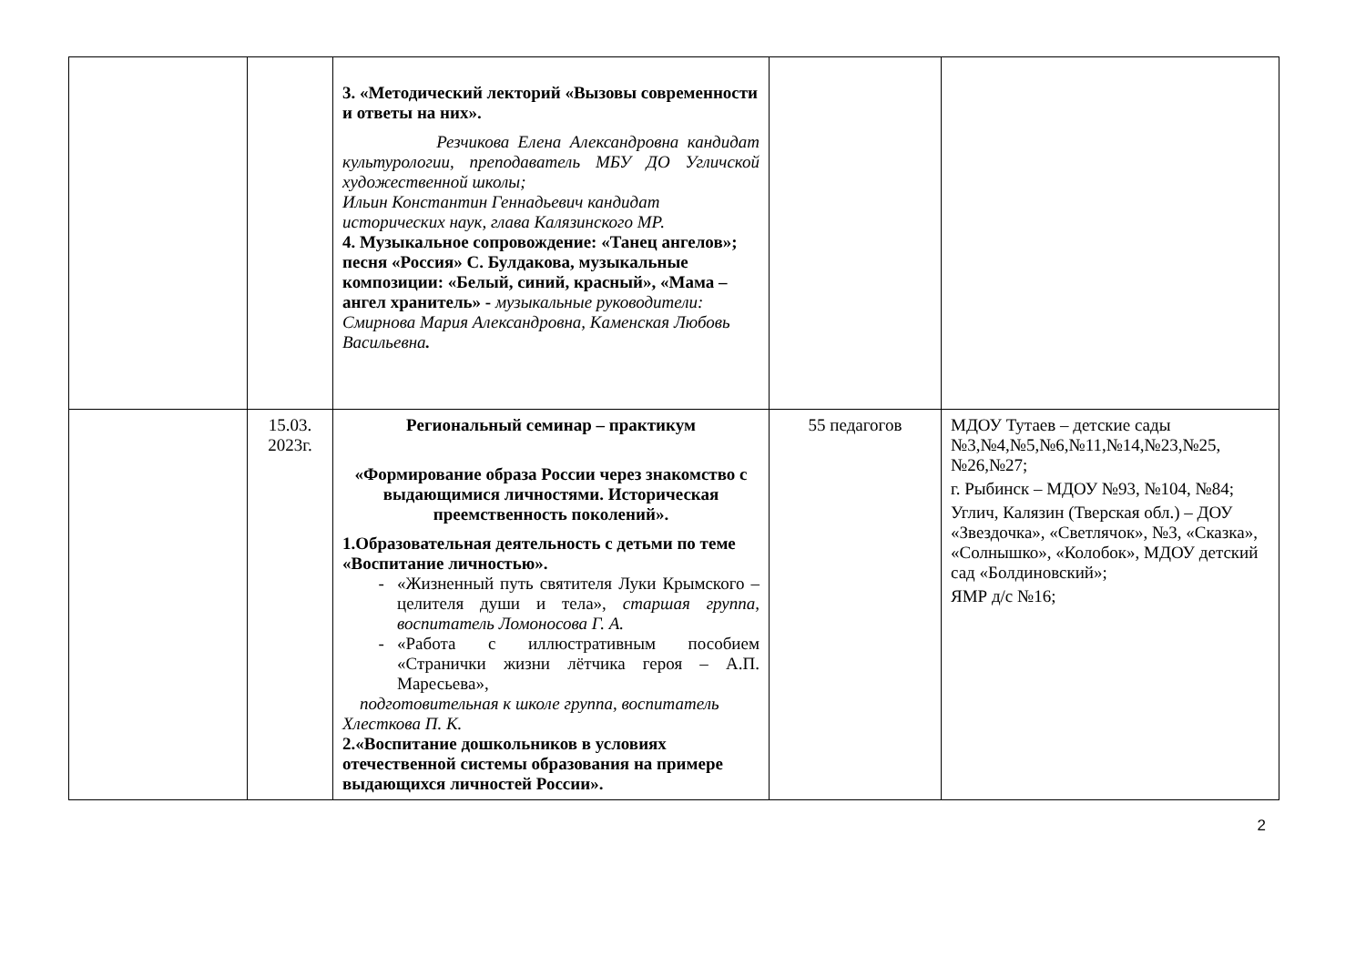| | | 3. «Методический лекторий «Вызовы современности и ответы на них». Резчикова Елена Александровна кандидат культурологии, преподаватель МБУ ДО Угличской художественной школы; Ильин Константин Геннадьевич кандидат исторических наук, глава Калязинского МР. 4. Музыкальное сопровождение: «Танец ангелов»; песня «Россия» С. Булдакова, музыкальные композиции: «Белый, синий, красный», «Мама – ангел хранитель» - музыкальные руководители: Смирнова Мария Александровна, Каменская Любовь Васильевна . | | |
| | 15.03. 2023г. | Региональный семинар – практикум «Формирование образа России через знакомство с выдающимися личностями. Историческая преемственность поколений». 1.Образовательная деятельность с детьми по теме «Воспитание личностью». «Жизненный путь святителя Луки Крымского – целителя души и тела», старшая группа, воспитатель Ломоносова Г. А. «Работа с иллюстративным пособием «Странички жизни лётчика героя – А.П. Маресьева», подготовительная к школе группа, воспитатель Хлесткова П. К. 2.«Воспитание дошкольников в условиях отечественной системы образования на примере выдающихся личностей России». | 55 педагогов | МДОУ Тутаев – детские сады №3,№4,№5,№6,№11,№14,№23,№25, №26,№27; г. Рыбинск – МДОУ №93, №104, №84; Углич, Калязин (Тверская обл.) – ДОУ «Звездочка», «Светлячок», №3, «Сказка», «Солнышко», «Колобок», МДОУ детский сад «Болдиновский»; ЯМР д/с №16; |
2